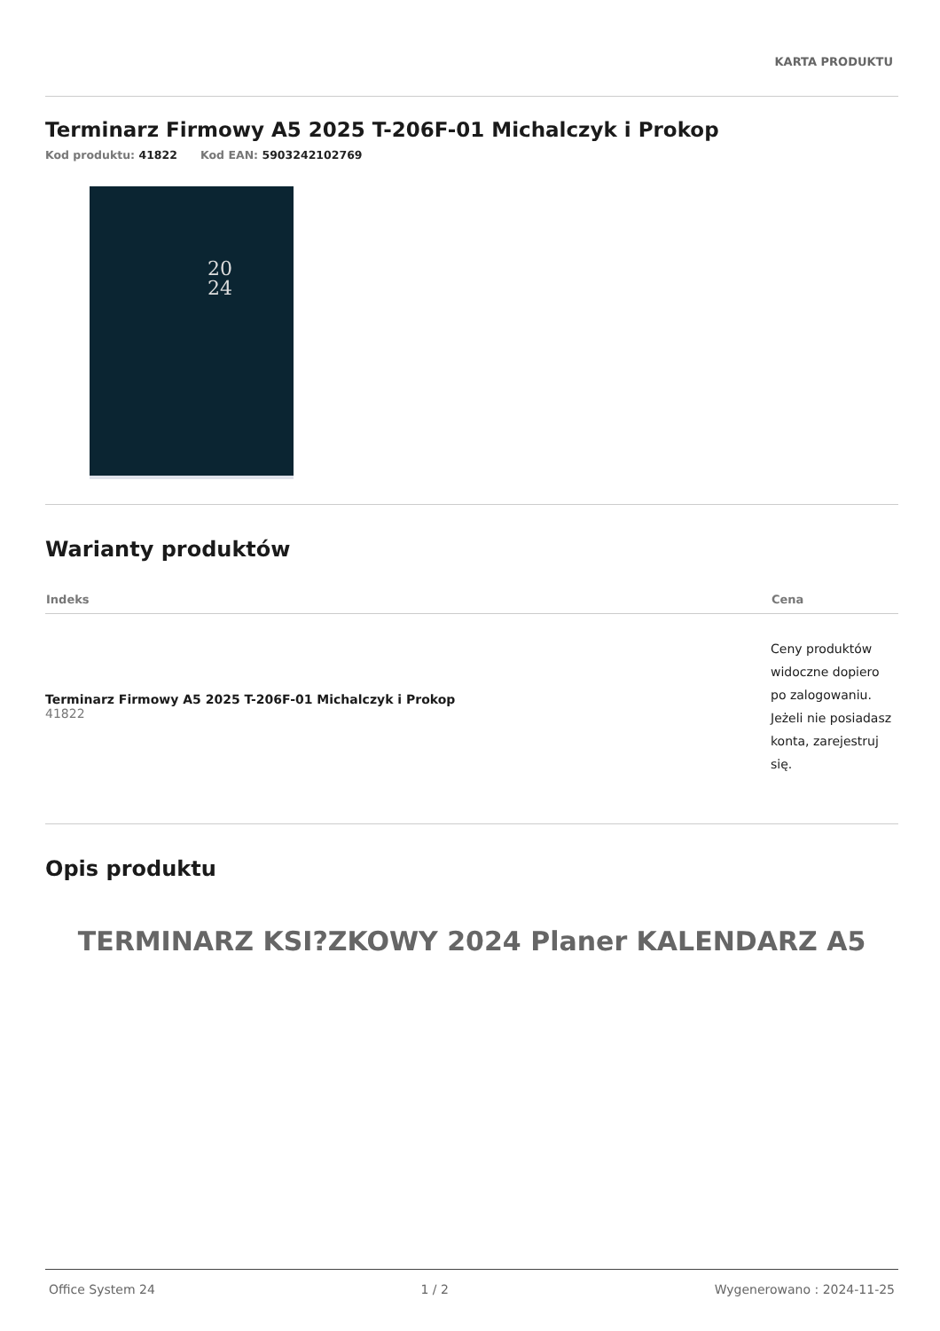KARTA PRODUKTU
Terminarz Firmowy A5 2025 T-206F-01 Michalczyk i Prokop
Kod produktu: 41822 Kod EAN: 5903242102769
20
24
Warianty produktów
| Indeks | Cena |
| --- | --- |
| Terminarz Firmowy A5 2025 T-206F-01 Michalczyk i Prokop 41822 | Ceny produktów widoczne dopiero po zalogowaniu. Jeżeli nie posiadasz konta, zarejestruj się. |
Opis produktu
TERMINARZ KSI?ZKOWY 2024 Planer KALENDARZ A5
Office System 24 1 / 2 Wygenerowano : 2024-11-25